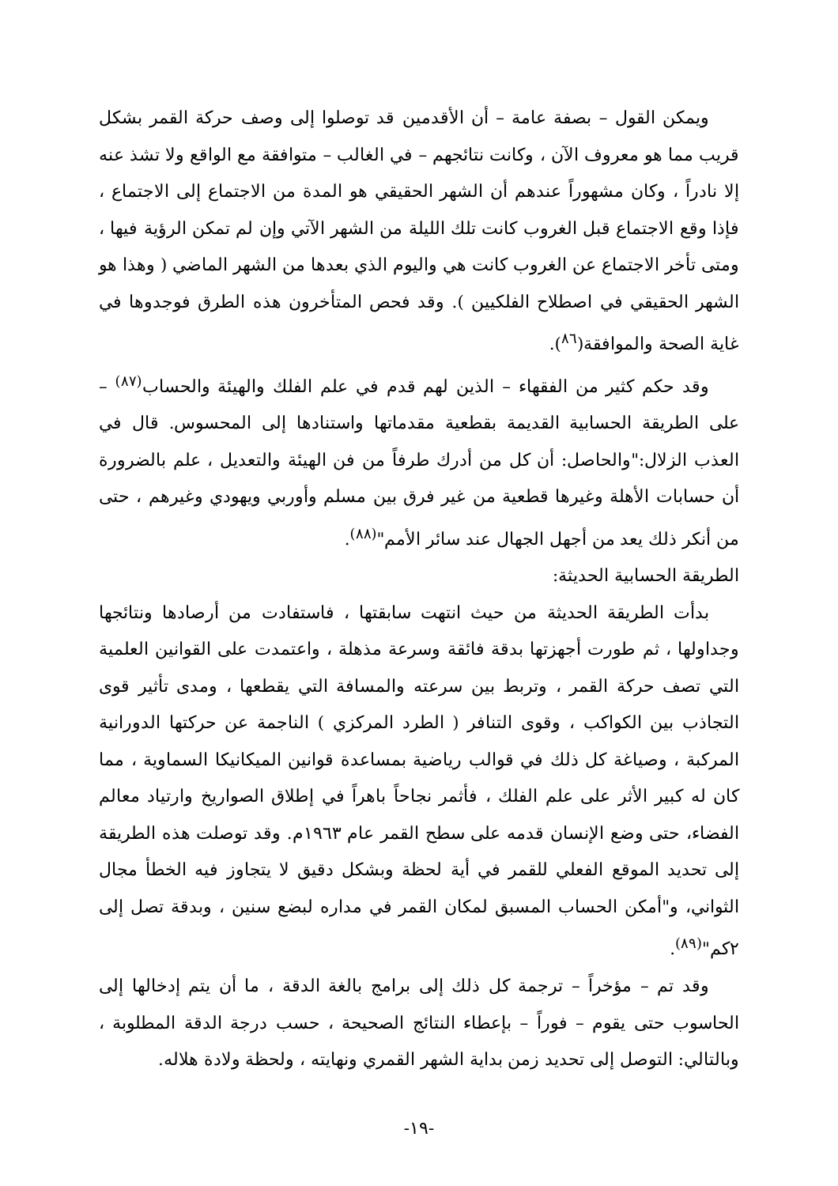ويمكن القول – بصفة عامة – أن الأقدمين قد توصلوا إلى وصف حركة القمر بشكل قريب مما هو معروف الآن ، وكانت نتائجهم – في الغالب – متوافقة مع الواقع ولا تشذ عنه إلا نادراً ، وكان مشهوراً عندهم أن الشهر الحقيقي هو المدة من الاجتماع إلى الاجتماع ، فإذا وقع الاجتماع قبل الغروب كانت تلك الليلة من الشهر الآتي وإن لم تمكن الرؤية فيها ، ومتى تأخر الاجتماع عن الغروب كانت هي واليوم الذي بعدها من الشهر الماضي ( وهذا هو الشهر الحقيقي في اصطلاح الفلكيين ). وقد فحص المتأخرون هذه الطرق فوجدوها في غاية الصحة والموافقة(<sup>٨٦</sup>).
وقد حكم كثير من الفقهاء – الذين لهم قدم في علم الفلك والهيئة والحساب<sup>(٨٧)</sup> – على الطريقة الحسابية القديمة بقطعية مقدماتها واستنادها إلى المحسوس. قال في العذب الزلال:"والحاصل: أن كل من أدرك طرفاً من فن الهيئة والتعديل ، علم بالضرورة أن حسابات الأهلة وغيرها قطعية من غير فرق بين مسلم وأوربي ويهودي وغيرهم ، حتى من أنكر ذلك يعد من أجهل الجهال عند سائر الأمم"<sup>(٨٨)</sup>.
الطريقة الحسابية الحديثة:
بدأت الطريقة الحديثة من حيث انتهت سابقتها ، فاستفادت من أرصادها ونتائجها وجداولها ، ثم طورت أجهزتها بدقة فائقة وسرعة مذهلة ، واعتمدت على القوانين العلمية التي تصف حركة القمر ، وتربط بين سرعته والمسافة التي يقطعها ، ومدى تأثير قوى التجاذب بين الكواكب ، وقوى التنافر ( الطرد المركزي ) الناجمة عن حركتها الدورانية المركبة ، وصياغة كل ذلك في قوالب رياضية بمساعدة قوانين الميكانيكا السماوية ، مما كان له كبير الأثر على علم الفلك ، فأثمر نجاحاً باهراً في إطلاق الصواريخ وارتياد معالم الفضاء، حتى وضع الإنسان قدمه على سطح القمر عام ١٩٦٣م. وقد توصلت هذه الطريقة إلى تحديد الموقع الفعلي للقمر في أية لحظة وبشكل دقيق لا يتجاوز فيه الخطأ مجال الثواني، و"أمكن الحساب المسبق لمكان القمر في مداره لبضع سنين ، وبدقة تصل إلى ٢كم"<sup>(٨٩)</sup>.
وقد تم – مؤخراً – ترجمة كل ذلك إلى برامج بالغة الدقة ، ما أن يتم إدخالها إلى الحاسوب حتى يقوم – فوراً – بإعطاء النتائج الصحيحة ، حسب درجة الدقة المطلوبة ، وبالتالي: التوصل إلى تحديد زمن بداية الشهر القمري ونهايته ، ولحظة ولادة هلاله.
-١٩-